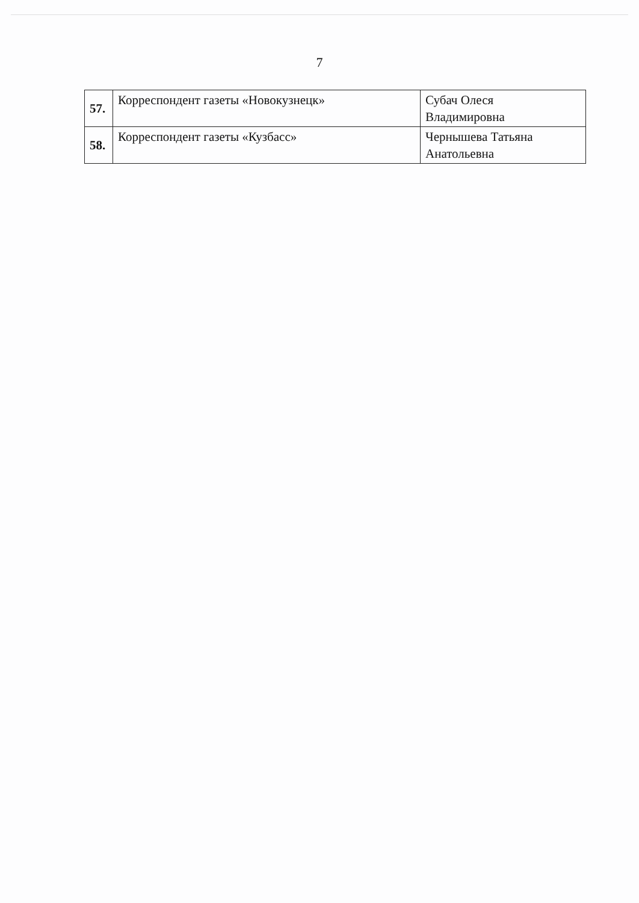7
| 57. | Корреспондент газеты «Новокузнецк» | Субач Олеся Владимировна |
| 58. | Корреспондент газеты «Кузбасс» | Чернышева Татьяна Анатольевна |